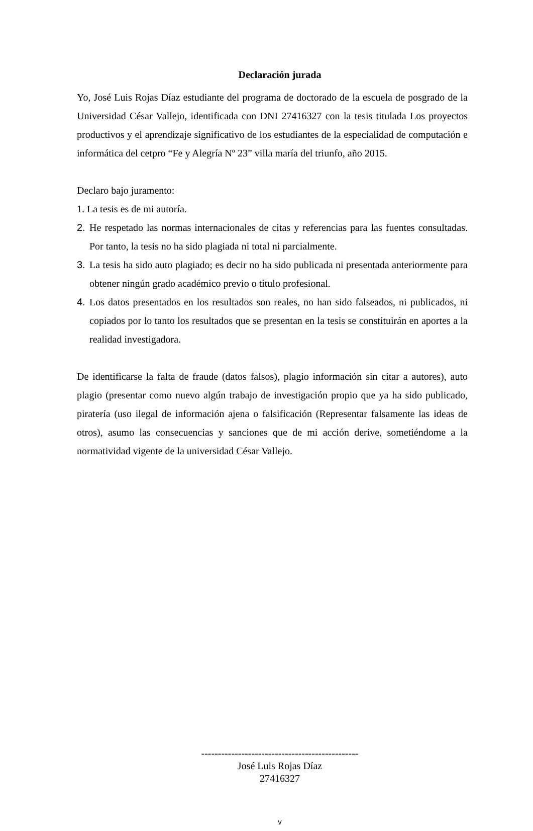Declaración jurada
Yo, José Luis Rojas Díaz estudiante del programa de doctorado de la escuela de posgrado de la Universidad César Vallejo, identificada con DNI 27416327 con la tesis titulada Los proyectos productivos y el aprendizaje significativo de los estudiantes de la especialidad de computación e informática del cetpro “Fe y Alegría Nº 23” villa maría del triunfo, año 2015.
Declaro bajo juramento:
1. La tesis es de mi autoría.
2. He respetado las normas internacionales de citas y referencias para las fuentes consultadas. Por tanto, la tesis no ha sido plagiada ni total ni parcialmente.
3. La tesis ha sido auto plagiado; es decir no ha sido publicada ni presentada anteriormente para obtener ningún grado académico previo o título profesional.
4. Los datos presentados en los resultados son reales, no han sido falseados, ni publicados, ni copiados por lo tanto los resultados que se presentan en la tesis se constituirán en aportes a la realidad investigadora.
De identificarse la falta de fraude (datos falsos), plagio información sin citar a autores), auto plagio (presentar como nuevo algún trabajo de investigación propio que ya ha sido publicado, piratería (uso ilegal de información ajena o falsificación (Representar falsamente las ideas de otros), asumo las consecuencias y sanciones que de mi acción derive, sometiéndome a la normatividad vigente de la universidad César Vallejo.
-----------------------------------------------
José Luis Rojas Díaz
27416327
v